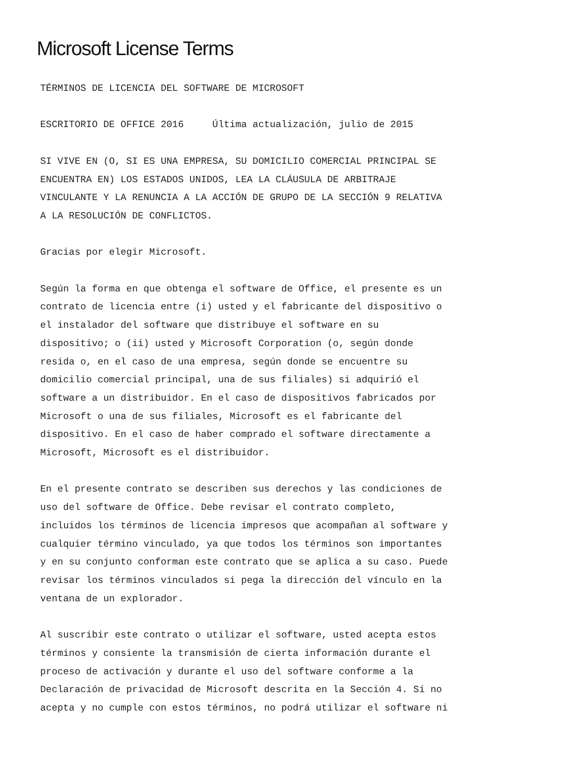Microsoft License Terms
TÉRMINOS DE LICENCIA DEL SOFTWARE DE MICROSOFT

ESCRITORIO DE OFFICE 2016     Última actualización, julio de 2015

SI VIVE EN (O, SI ES UNA EMPRESA, SU DOMICILIO COMERCIAL PRINCIPAL SE
ENCUENTRA EN) LOS ESTADOS UNIDOS, LEA LA CLÁUSULA DE ARBITRAJE
VINCULANTE Y LA RENUNCIA A LA ACCIÓN DE GRUPO DE LA SECCIÓN 9 RELATIVA
A LA RESOLUCIÓN DE CONFLICTOS.

Gracias por elegir Microsoft.

Según la forma en que obtenga el software de Office, el presente es un
contrato de licencia entre (i) usted y el fabricante del dispositivo o
el instalador del software que distribuye el software en su
dispositivo; o (ii) usted y Microsoft Corporation (o, según donde
resida o, en el caso de una empresa, según donde se encuentre su
domicilio comercial principal, una de sus filiales) si adquirió el
software a un distribuidor. En el caso de dispositivos fabricados por
Microsoft o una de sus filiales, Microsoft es el fabricante del
dispositivo. En el caso de haber comprado el software directamente a
Microsoft, Microsoft es el distribuidor.

En el presente contrato se describen sus derechos y las condiciones de
uso del software de Office. Debe revisar el contrato completo,
incluidos los términos de licencia impresos que acompañan al software y
cualquier término vinculado, ya que todos los términos son importantes
y en su conjunto conforman este contrato que se aplica a su caso. Puede
revisar los términos vinculados si pega la dirección del vínculo en la
ventana de un explorador.

Al suscribir este contrato o utilizar el software, usted acepta estos
términos y consiente la transmisión de cierta información durante el
proceso de activación y durante el uso del software conforme a la
Declaración de privacidad de Microsoft descrita en la Sección 4. Si no
acepta y no cumple con estos términos, no podrá utilizar el software ni